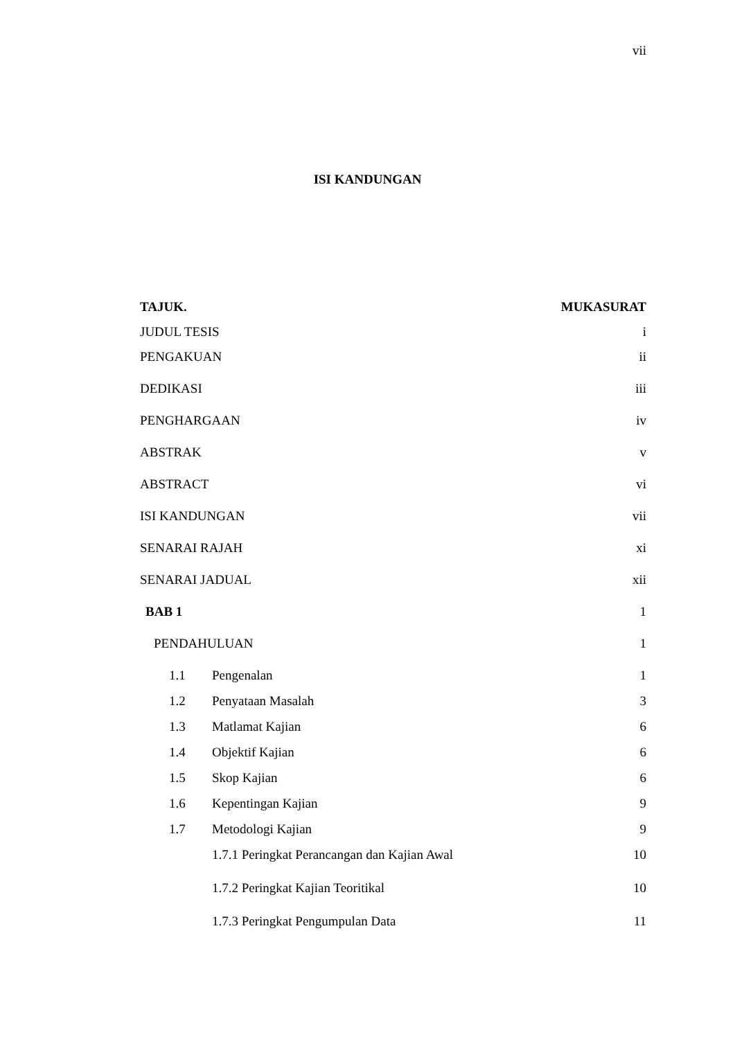vii
ISI KANDUNGAN
TAJUK. MUKASURAT
JUDUL TESIS i
PENGAKUAN ii
DEDIKASI iii
PENGHARGAAN iv
ABSTRAK v
ABSTRACT vi
ISI KANDUNGAN vii
SENARAI RAJAH xi
SENARAI JADUAL xii
BAB 1 1
PENDAHULUAN 1
1.1 Pengenalan 1
1.2 Penyataan Masalah 3
1.3 Matlamat Kajian 6
1.4 Objektif Kajian 6
1.5 Skop Kajian 6
1.6 Kepentingan Kajian 9
1.7 Metodologi Kajian 9
1.7.1 Peringkat Perancangan dan Kajian Awal 10
1.7.2 Peringkat Kajian Teoritikal 10
1.7.3 Peringkat Pengumpulan Data 11